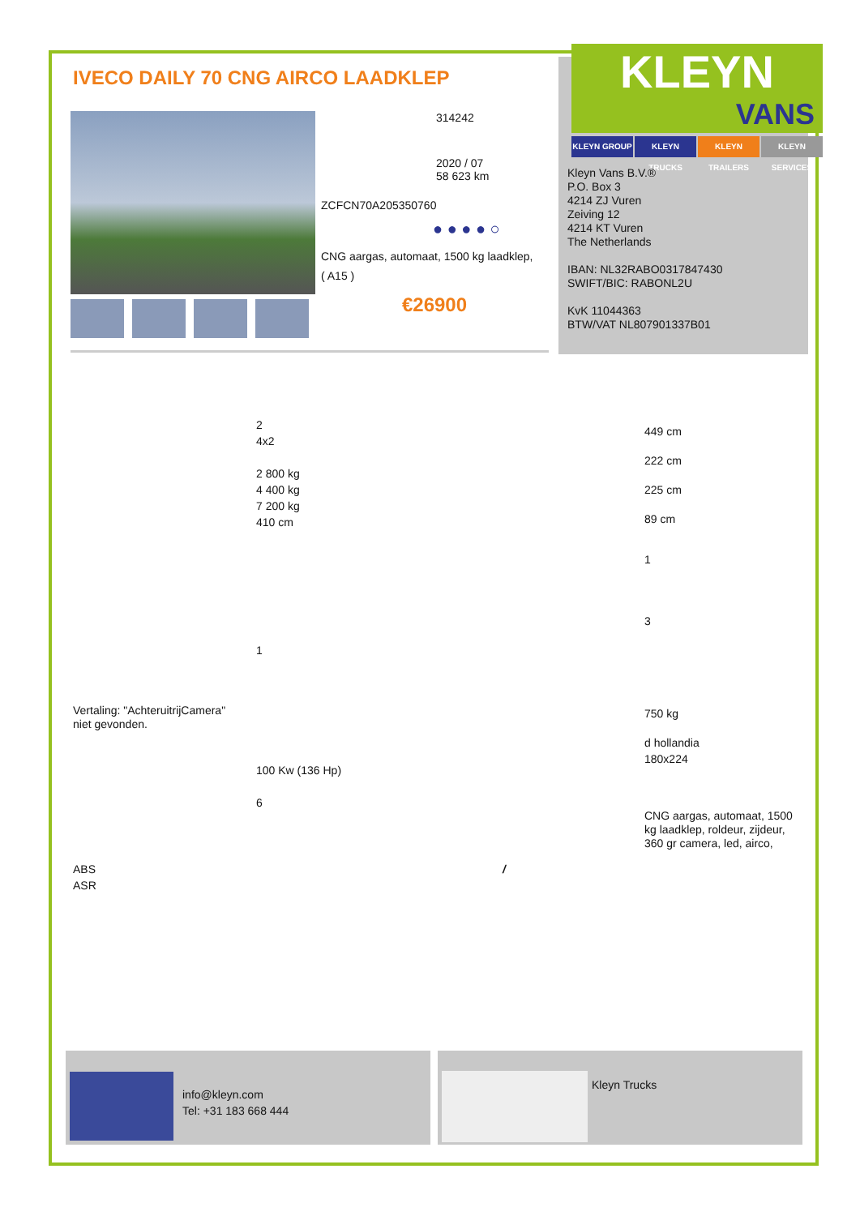IVECO DAILY 70 CNG AIRCO LAADKLEP
314242
2020 / 07
58 623 km
ZCFCN70A205350760
● ● ● ● ○
CNG aargas, automaat, 1500 kg laadklep,
( A15 )
€26900
KLEYN
VANS
KLEYN GROUP KLEYN TRUCKS KLEYN TRAILERS
KLEYN SERVICES
Kleyn Vans B.V.®
P.O. Box 3
4214 ZJ Vuren
Zeiving 12
4214 KT Vuren
The Netherlands
IBAN: NL32RABO0317847430
SWIFT/BIC: RABONL2U
KvK 11044363
BTW/VAT NL807901337B01
2
4x2
2 800 kg
4 400 kg
7 200 kg
410 cm
1
100 Kw (136 Hp)
6
Vertaling: "AchteruitrijCamera"
niet gevonden.
ABS
ASR
/
449 cm
222 cm
225 cm
89 cm
1
3
750 kg
d hollandia
180x224
CNG aargas, automaat, 1500
kg laadklep, roldeur, zijdeur,
360 gr camera, led, airco,
info@kleyn.com
Tel: +31 183 668 444
Kleyn Trucks